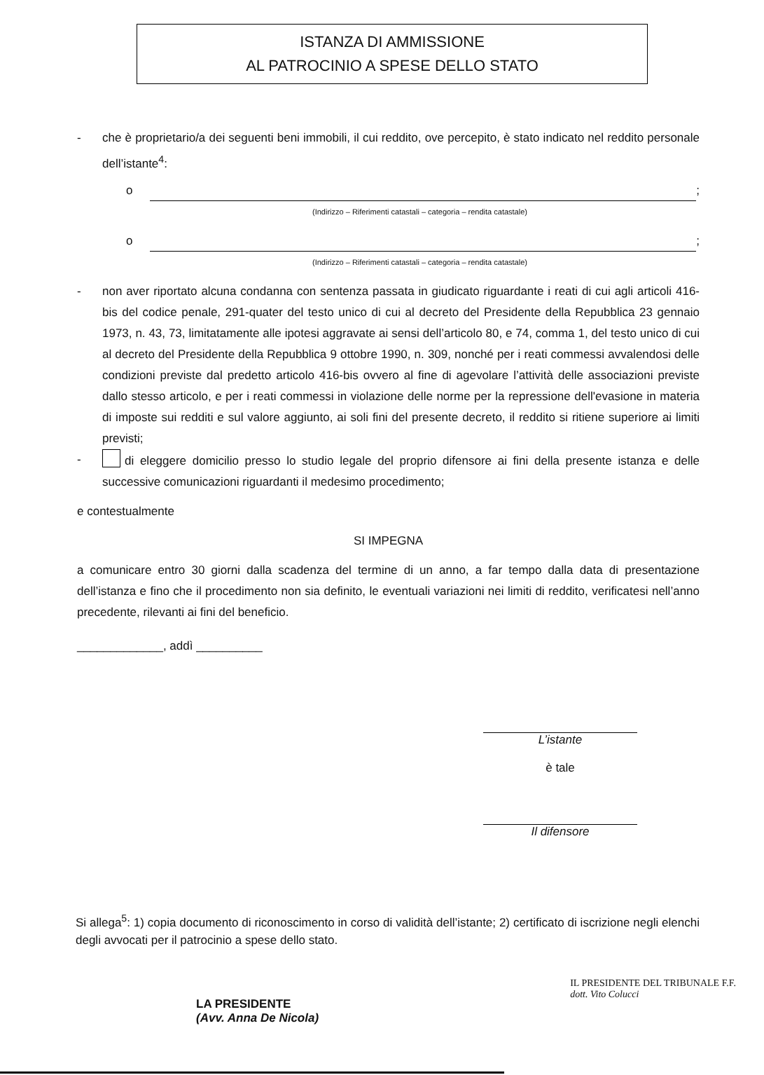ISTANZA DI AMMISSIONE
AL PATROCINIO A SPESE DELLO STATO
- che è proprietario/a dei seguenti beni immobili, il cui reddito, ove percepito, è stato indicato nel reddito personale dell’istante<sup>4</sup>:
o ;
(Indirizzo – Riferimenti catastali – categoria – rendita catastale)
o ;
(Indirizzo – Riferimenti catastali – categoria – rendita catastale)
- non aver riportato alcuna condanna con sentenza passata in giudicato riguardante i reati di cui agli articoli 416-bis del codice penale, 291-quater del testo unico di cui al decreto del Presidente della Repubblica 23 gennaio 1973, n. 43, 73, limitatamente alle ipotesi aggravate ai sensi dell’articolo 80, e 74, comma 1, del testo unico di cui al decreto del Presidente della Repubblica 9 ottobre 1990, n. 309, nonché per i reati commessi avvalendosi delle condizioni previste dal predetto articolo 416-bis ovvero al fine di agevolare l’attività delle associazioni previste dallo stesso articolo, e per i reati commessi in violazione delle norme per la repressione dell'evasione in materia di imposte sui redditi e sul valore aggiunto, ai soli fini del presente decreto, il reddito si ritiene superiore ai limiti previsti;
- di eleggere domicilio presso lo studio legale del proprio difensore ai fini della presente istanza e delle successive comunicazioni riguardanti il medesimo procedimento;
e contestualmente
SI IMPEGNA
a comunicare entro 30 giorni dalla scadenza del termine di un anno, a far tempo dalla data di presentazione dell’istanza e fino che il procedimento non sia definito, le eventuali variazioni nei limiti di reddito, verificatesi nell’anno precedente, rilevanti ai fini del beneficio.
_____________, addì __________
L’istante
è tale
Il difensore
Si allega<sup>5</sup>: 1) copia documento di riconoscimento in corso di validità dell’istante; 2) certificato di iscrizione negli elenchi degli avvocati per il patrocinio a spese dello stato.
LA PRESIDENTE
(Avv. Anna De Nicola)
IL PRESIDENTE DEL TRIBUNALE F.F.
dott. Vito Colucci